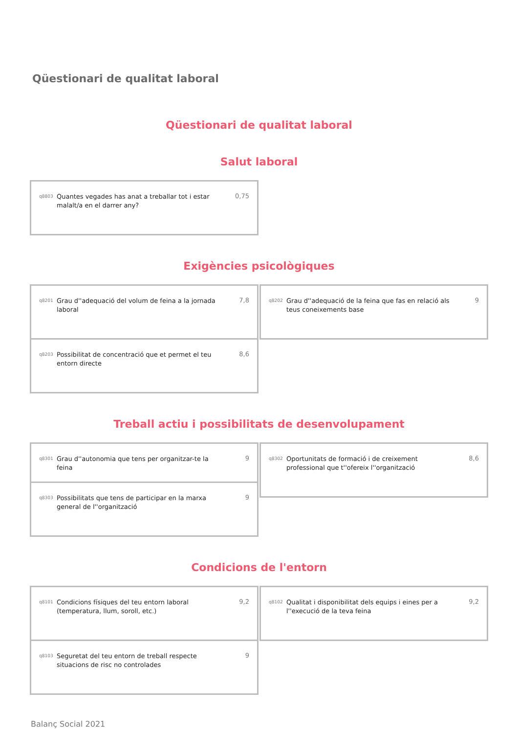Qüestionari de qualitat laboral
Qüestionari de qualitat laboral
Salut laboral
q8803 Quantes vegades has anat a treballar tot i estar malalt/a en el darrer any? 0,75
Exigències psicològiques
q8201 Grau d''adequació del volum de feina a la jornada laboral 7,8
q8203 Possibilitat de concentració que et permet el teu entorn directe 8,6
q8202 Grau d''adequació de la feina que fas en relació als teus coneixements base 9
Treball actiu i possibilitats de desenvolupament
q8301 Grau d''autonomia que tens per organitzar-te la feina 9
q8303 Possibilitats que tens de participar en la marxa general de l''organització 9
q8302 Oportunitats de formació i de creixement professional que t''ofereix l''organització 8,6
Condicions de l'entorn
q8101 Condicions físiques del teu entorn laboral (temperatura, llum, soroll, etc.) 9,2
q8103 Seguretat del teu entorn de treball respecte situacions de risc no controlades 9
q8102 Qualitat i disponibilitat dels equips i eines per a l''execució de la teva feina 9,2
Balanç Social 2021